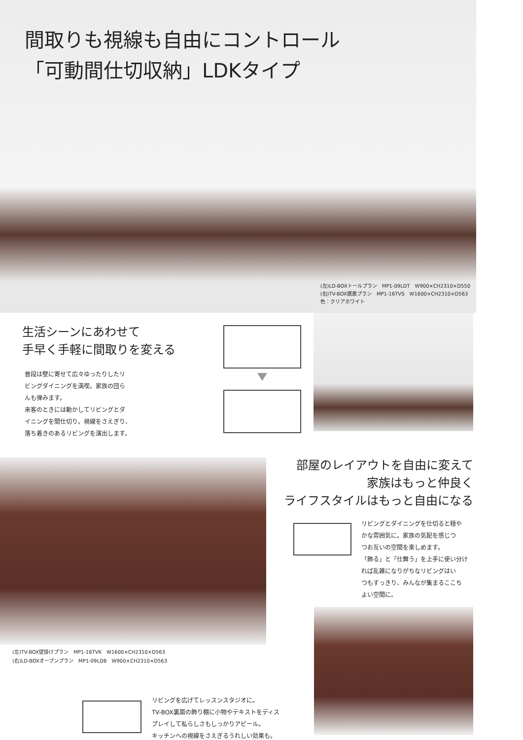間取りも視線も自由にコントロール
「可動間仕切収納」LDKタイプ
(左)LD-BOXトールプラン　MP1-09LDT　W900×CH2310×D550
(右)TV-BOX据置プラン　MP1-16TVS　W1600×CH2310×D563
色：クリアホワイト
生活シーンにあわせて
手早く手軽に間取りを変える
普段は壁に寄せて広々ゆったりしたリ
ビングダイニングを満喫。家族の団ら
んも弾みます。
来客のときには動かしてリビングとダ
イニングを間仕切り。視線をさえぎり、
落ち着きのあるリビングを演出します。
(左)TV-BOX壁掛けプラン　MP1-16TVK　W1600×CH2310×D563
(右)LD-BOXオープンプラン　MP1-09LDB　W900×CH2310×D563
部屋のレイアウトを自由に変えて
家族はもっと仲良く
ライフスタイルはもっと自由になる
リビングとダイニングを仕切ると穏や
かな雰囲気に。家族の気配を感じつ
つお互いの空間を楽しめます。
「飾る」と「仕舞う」を上手に使い分け
れば乱雑になりがちなリビングはい
つもすっきり、みんなが集まるここち
よい空間に。
リビングを広げてレッスンスタジオに。
TV-BOX裏面の飾り棚に小物やテキストをディス
プレイして私らしさもしっかりアピール。
キッチンへの視線をさえぎるうれしい効果も。